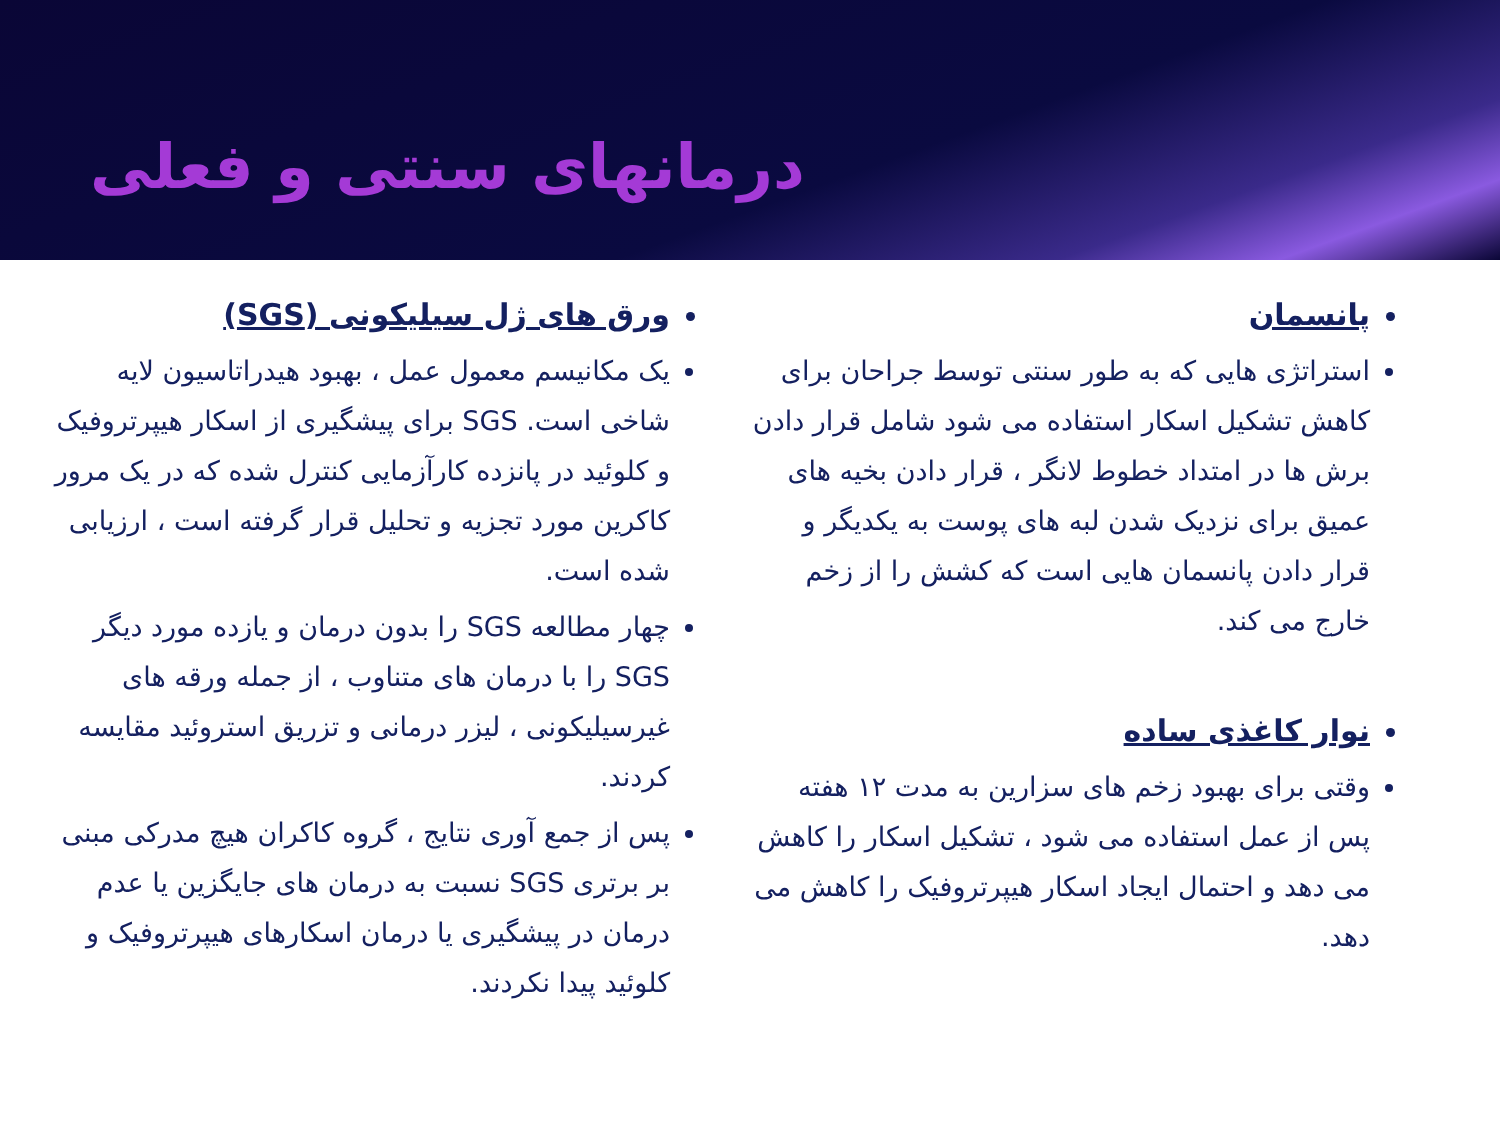درمانهای سنتی و فعلی
پانسمان
استراتژی هایی که به طور سنتی توسط جراحان برای کاهش تشکیل اسکار استفاده می شود شامل قرار دادن برش ها در امتداد خطوط لانگر ، قرار دادن بخیه های عمیق برای نزدیک شدن لبه های پوست به یکدیگر و قرار دادن پانسمان هایی است که کشش را از زخم خارج می کند.
نوار کاغذی ساده
وقتی برای بهبود زخم های سزارین به مدت ۱۲ هفته پس از عمل استفاده می شود ، تشکیل اسکار را کاهش می دهد و احتمال ایجاد اسکار هیپرتروفیک را کاهش می دهد.
ورق های ژل سیلیکونی (SGS)
یک مکانیسم معمول عمل ، بهبود هیدراتاسیون لایه شاخی است. SGS برای پیشگیری از اسکار هیپرتروفیک و کلوئید در پانزده کارآزمایی کنترل شده که در یک مرور کاکرین مورد تجزیه و تحلیل قرار گرفته است ، ارزیابی شده است.
چهار مطالعه SGS را بدون درمان و یازده مورد دیگر SGS را با درمان های متناوب ، از جمله ورقه های غیرسیلیکونی ، لیزر درمانی و تزریق استروئید مقایسه کردند.
پس از جمع آوری نتایج ، گروه کاکران هیچ مدرکی مبنی بر برتری SGS نسبت به درمان های جایگزین یا عدم درمان در پیشگیری یا درمان اسکارهای هیپرتروفیک و کلوئید پیدا نکردند.